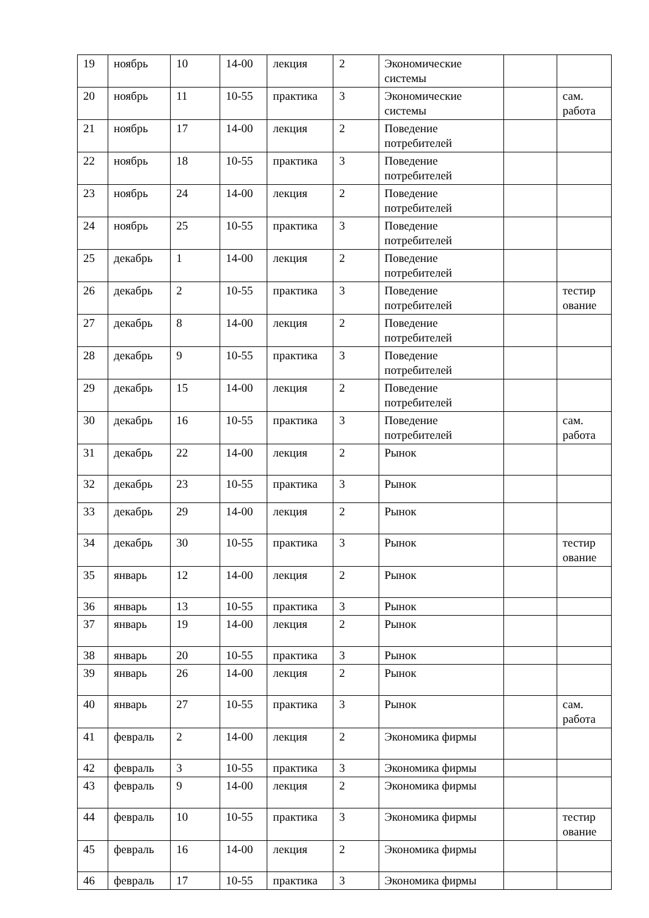| 19 | ноябрь | 10 | 14-00 | лекция | 2 | Экономические системы | | |
| 20 | ноябрь | 11 | 10-55 | практика | 3 | Экономические системы | | сам. работа |
| 21 | ноябрь | 17 | 14-00 | лекция | 2 | Поведение потребителей | | |
| 22 | ноябрь | 18 | 10-55 | практика | 3 | Поведение потребителей | | |
| 23 | ноябрь | 24 | 14-00 | лекция | 2 | Поведение потребителей | | |
| 24 | ноябрь | 25 | 10-55 | практика | 3 | Поведение потребителей | | |
| 25 | декабрь | 1 | 14-00 | лекция | 2 | Поведение потребителей | | |
| 26 | декабрь | 2 | 10-55 | практика | 3 | Поведение потребителей | | тестир ование |
| 27 | декабрь | 8 | 14-00 | лекция | 2 | Поведение потребителей | | |
| 28 | декабрь | 9 | 10-55 | практика | 3 | Поведение потребителей | | |
| 29 | декабрь | 15 | 14-00 | лекция | 2 | Поведение потребителей | | |
| 30 | декабрь | 16 | 10-55 | практика | 3 | Поведение потребителей | | сам. работа |
| 31 | декабрь | 22 | 14-00 | лекция | 2 | Рынок | | |
| 32 | декабрь | 23 | 10-55 | практика | 3 | Рынок | | |
| 33 | декабрь | 29 | 14-00 | лекция | 2 | Рынок | | |
| 34 | декабрь | 30 | 10-55 | практика | 3 | Рынок | | тестир ование |
| 35 | январь | 12 | 14-00 | лекция | 2 | Рынок | | |
| 36 | январь | 13 | 10-55 | практика | 3 | Рынок | | |
| 37 | январь | 19 | 14-00 | лекция | 2 | Рынок | | |
| 38 | январь | 20 | 10-55 | практика | 3 | Рынок | | |
| 39 | январь | 26 | 14-00 | лекция | 2 | Рынок | | |
| 40 | январь | 27 | 10-55 | практика | 3 | Рынок | | сам. работа |
| 41 | февраль | 2 | 14-00 | лекция | 2 | Экономика фирмы | | |
| 42 | февраль | 3 | 10-55 | практика | 3 | Экономика фирмы | | |
| 43 | февраль | 9 | 14-00 | лекция | 2 | Экономика фирмы | | |
| 44 | февраль | 10 | 10-55 | практика | 3 | Экономика фирмы | | тестир ование |
| 45 | февраль | 16 | 14-00 | лекция | 2 | Экономика фирмы | | |
| 46 | февраль | 17 | 10-55 | практика | 3 | Экономика фирмы | | |